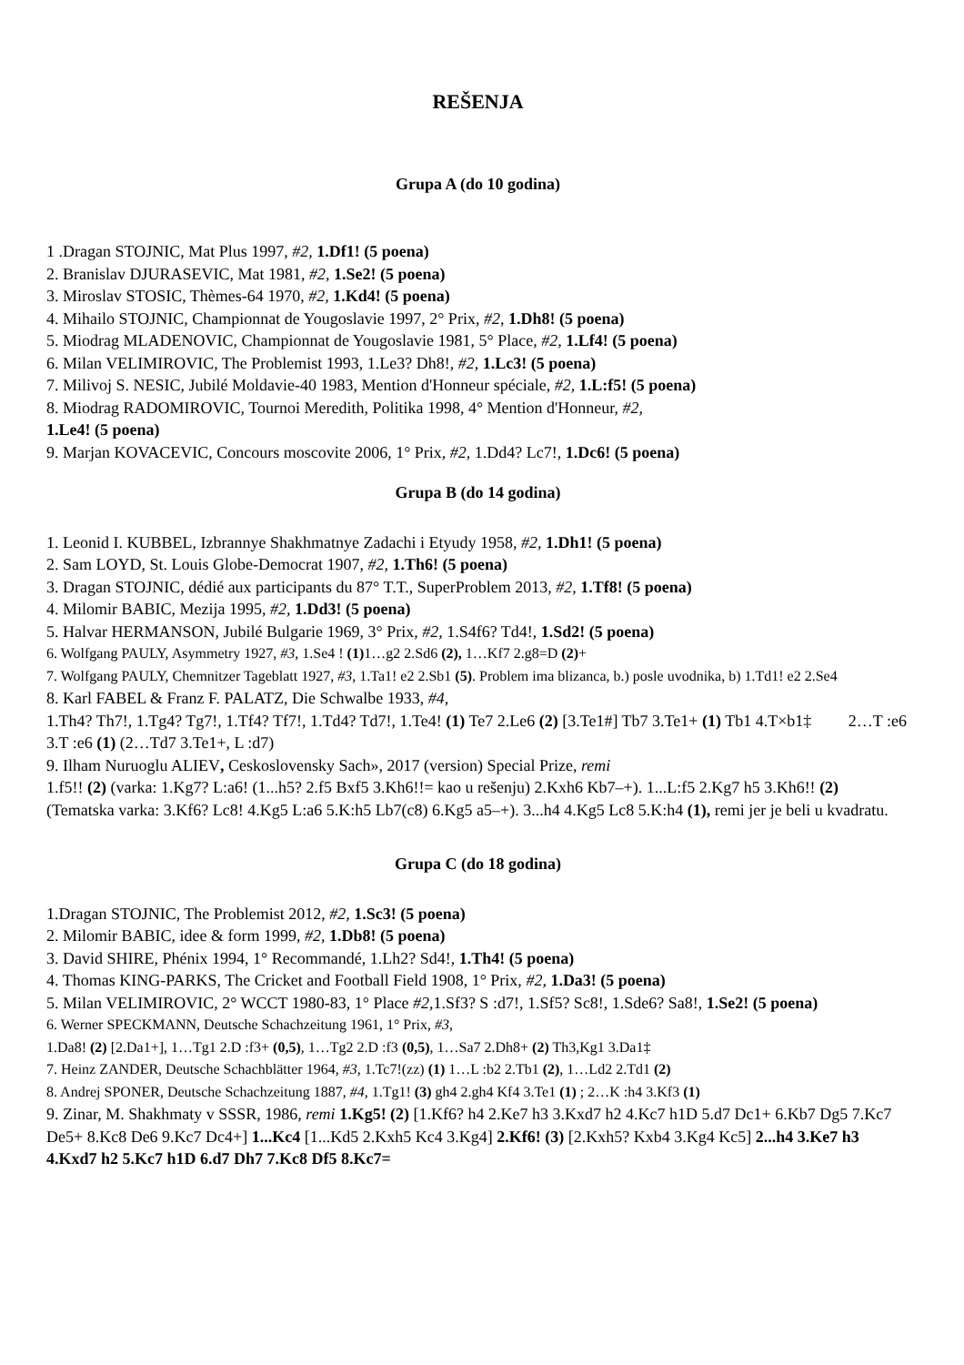REŠENJA
Grupa A (do 10 godina)
1 .Dragan STOJNIC, Mat Plus 1997, #2, 1.Df1! (5 poena)
2. Branislav DJURASEVIC, Mat 1981, #2, 1.Se2! (5 poena)
3. Miroslav STOSIC, Thèmes-64 1970, #2, 1.Kd4! (5 poena)
4. Mihailo STOJNIC, Championnat de Yougoslavie 1997, 2° Prix, #2, 1.Dh8! (5 poena)
5. Miodrag MLADENOVIC, Championnat de Yougoslavie 1981, 5° Place, #2, 1.Lf4! (5 poena)
6. Milan VELIMIROVIC, The Problemist 1993, 1.Le3? Dh8!, #2, 1.Lc3! (5 poena)
7. Milivoj S. NESIC, Jubilé Moldavie-40 1983, Mention d'Honneur spéciale, #2, 1.L:f5! (5 poena)
8. Miodrag RADOMIROVIC, Tournoi Meredith, Politika 1998, 4° Mention d'Honneur, #2,
1.Le4! (5 poena)
9. Marjan KOVACEVIC, Concours moscovite 2006, 1° Prix, #2, 1.Dd4? Lc7!, 1.Dc6! (5 poena)
Grupa B (do 14 godina)
1. Leonid I. KUBBEL, Izbrannye Shakhmatnye Zadachi i Etyudy 1958, #2, 1.Dh1! (5 poena)
2. Sam LOYD, St. Louis Globe-Democrat 1907, #2, 1.Th6! (5 poena)
3. Dragan STOJNIC, dédié aux participants du 87° T.T., SuperProblem 2013, #2, 1.Tf8! (5 poena)
4. Milomir BABIC, Mezija 1995, #2, 1.Dd3! (5 poena)
5. Halvar HERMANSON, Jubilé Bulgarie 1969, 3° Prix, #2, 1.S4f6? Td4!, 1.Sd2! (5 poena)
6. Wolfgang PAULY, Asymmetry 1927, #3, 1.Se4 ! (1) 1…g2 2.Sd6 (2), 1…Kf7 2.g8=D (2)+
7. Wolfgang PAULY, Chemnitzer Tageblatt 1927, #3, 1.Ta1! e2 2.Sb1 (5). Problem ima blizanca, b.) posle uvodnika, b) 1.Td1! e2 2.Se4
8. Karl FABEL & Franz F. PALATZ, Die Schwalbe 1933, #4,
1.Th4? Th7!, 1.Tg4? Tg7!, 1.Tf4? Tf7!, 1.Td4? Td7!, 1.Te4! (1) Te7 2.Le6 (2) [3.Te1#] Tb7 3.Te1+ (1) Tb1 4.T×b1‡ 2…T :e6 3.T :e6 (1) (2…Td7 3.Te1+, L :d7)
9. Ilham Nuruoglu ALIEV, Ceskoslovensky Sach», 2017 (version) Special Prize, remi
1.f5!! (2) (varka: 1.Kg7? L:a6! (1...h5? 2.f5 Bxf5 3.Kh6!!= kao u rešenju) 2.Kxh6 Kb7–+). 1...L:f5 2.Kg7 h5 3.Kh6!! (2) (Tematska varka: 3.Kf6? Lc8! 4.Kg5 L:a6 5.K:h5 Lb7(c8) 6.Kg5 a5–+). 3...h4 4.Kg5 Lc8 5.K:h4 (1), remi jer je beli u kvadratu.
Grupa C (do 18 godina)
1.Dragan STOJNIC, The Problemist 2012, #2, 1.Sc3! (5 poena)
2. Milomir BABIC, idee & form 1999, #2, 1.Db8! (5 poena)
3. David SHIRE, Phénix 1994, 1° Recommandé, 1.Lh2? Sd4!, 1.Th4! (5 poena)
4. Thomas KING-PARKS, The Cricket and Football Field 1908, 1° Prix, #2, 1.Da3! (5 poena)
5. Milan VELIMIROVIC, 2° WCCT 1980-83, 1° Place #2, 1.Sf3? S :d7!, 1.Sf5? Sc8!, 1.Sde6? Sa8!, 1.Se2! (5 poena)
6. Werner SPECKMANN, Deutsche Schachzeitung 1961, 1° Prix, #3,
1.Da8! (2) [2.Da1+], 1…Tg1 2.D :f3+ (0,5), 1…Tg2 2.D :f3 (0,5), 1…Sa7 2.Dh8+ (2) Th3,Kg1 3.Da1‡
7. Heinz ZANDER, Deutsche Schachblätter 1964, #3, 1.Tc7!(zz) (1) 1…L :b2 2.Tb1 (2), 1…Ld2 2.Td1 (2)
8. Andrej SPONER, Deutsche Schachzeitung 1887, #4, 1.Tg1! (3) gh4 2.gh4 Kf4 3.Te1 (1) ; 2…K :h4 3.Kf3 (1)
9. Zinar, M. Shakhmaty v SSSR, 1986, remi 1.Kg5! (2) [1.Kf6? h4 2.Ke7 h3 3.Kxd7 h2 4.Kc7 h1D 5.d7 Dc1+ 6.Kb7 Dg5 7.Kc7 De5+ 8.Kc8 De6 9.Kc7 Dc4+] 1...Kc4 [1...Kd5 2.Kxh5 Kc4 3.Kg4] 2.Kf6! (3) [2.Kxh5? Kxb4 3.Kg4 Kc5] 2...h4 3.Ke7 h3 4.Kxd7 h2 5.Kc7 h1D 6.d7 Dh7 7.Kc8 Df5 8.Kc7=